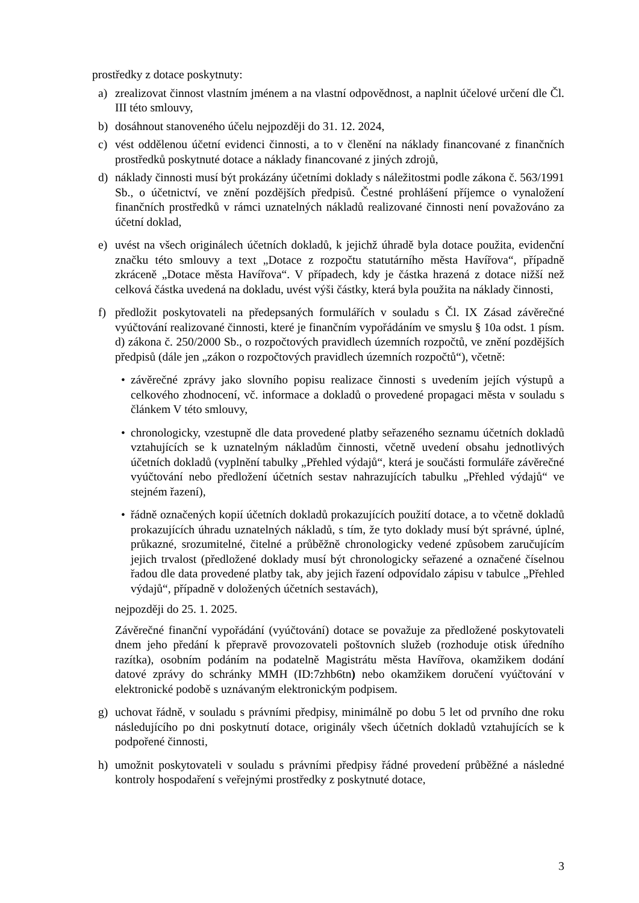prostředky z dotace poskytnuty:
a) zrealizovat činnost vlastním jménem a na vlastní odpovědnost, a naplnit účelové určení dle Čl. III této smlouvy,
b) dosáhnout stanoveného účelu nejpozději do 31. 12. 2024,
c) vést oddělenou účetní evidenci činnosti, a to v členění na náklady financované z finančních prostředků poskytnuté dotace a náklady financované z jiných zdrojů,
d) náklady činnosti musí být prokázány účetními doklady s náležitostmi podle zákona č. 563/1991 Sb., o účetnictví, ve znění pozdějších předpisů. Čestné prohlášení příjemce o vynaložení finančních prostředků v rámci uznatelných nákladů realizované činnosti není považováno za účetní doklad,
e) uvést na všech originálech účetních dokladů, k jejichž úhradě byla dotace použita, evidenční značku této smlouvy a text „Dotace z rozpočtu statutárního města Havířova“, případně zkráceně „Dotace města Havířova“. V případech, kdy je částka hrazená z dotace nižší než celková částka uvedená na dokladu, uvést výši částky, která byla použita na náklady činnosti,
f) předložit poskytovateli na předepsaných formulářích v souladu s Čl. IX Zásad závěrečné vyúčtování realizované činnosti, které je finančním vypořádáním ve smyslu § 10a odst. 1 písm. d) zákona č. 250/2000 Sb., o rozpočtových pravidlech územních rozpočtů, ve znění pozdějších předpisů (dále jen „zákon o rozpočtových pravidlech územních rozpočtů“), včetně:
• závěrečné zprávy jako slovního popisu realizace činnosti s uvedením jejích výstupů a celkového zhodnocení, vč. informace a dokladů o provedené propagaci města v souladu s článkem V této smlouvy,
• chronologicky, vzestupně dle data provedené platby seřazeného seznamu účetních dokladů vztahujících se k uznatelným nákladům činnosti, včetně uvedení obsahu jednotlivých účetních dokladů (vyplnění tabulky „Přehled výdajů“, která je součásti formuláře závěrečné vyúčtování nebo předložení účetních sestav nahrazujících tabulku „Přehled výdajů“ ve stejném řazení),
• řádně označených kopií účetních dokladů prokazujících použití dotace, a to včetně dokladů prokazujících úhradu uznatelných nákladů, s tím, že tyto doklady musí být správné, úplné, průkazné, srozumitelné, čitelné a průběžně chronologicky vedené způsobem zaručujícím jejich trvalost (předložené doklady musí být chronologicky seřazené a označené číselnou řadou dle data provedené platby tak, aby jejich řazení odpovídalo zápisu v tabulce „Přehled výdajů“, případně v doložených účetních sestavách),
nejpozději do 25. 1. 2025.
Závěrečné finanční vypořádání (vyúčtování) dotace se považuje za předložené poskytovateli dnem jeho předání k přepravě provozovateli poštovních služeb (rozhoduje otisk úředního razítka), osobním podáním na podatelně Magistrátu města Havířova, okamžikem dodání datové zprávy do schránky MMH (ID:7zhb6tn) nebo okamžikem doručení vyúčtování v elektronické podobě s uznávaným elektronickým podpisem.
g) uchovat řádně, v souladu s právními předpisy, minimálně po dobu 5 let od prvního dne roku následujícího po dni poskytnutí dotace, originály všech účetních dokladů vztahujících se k podpořené činnosti,
h) umožnit poskytovateli v souladu s právními předpisy řádné provedení průběžné a následné kontroly hospodaření s veřejnými prostředky z poskytnuté dotace,
3